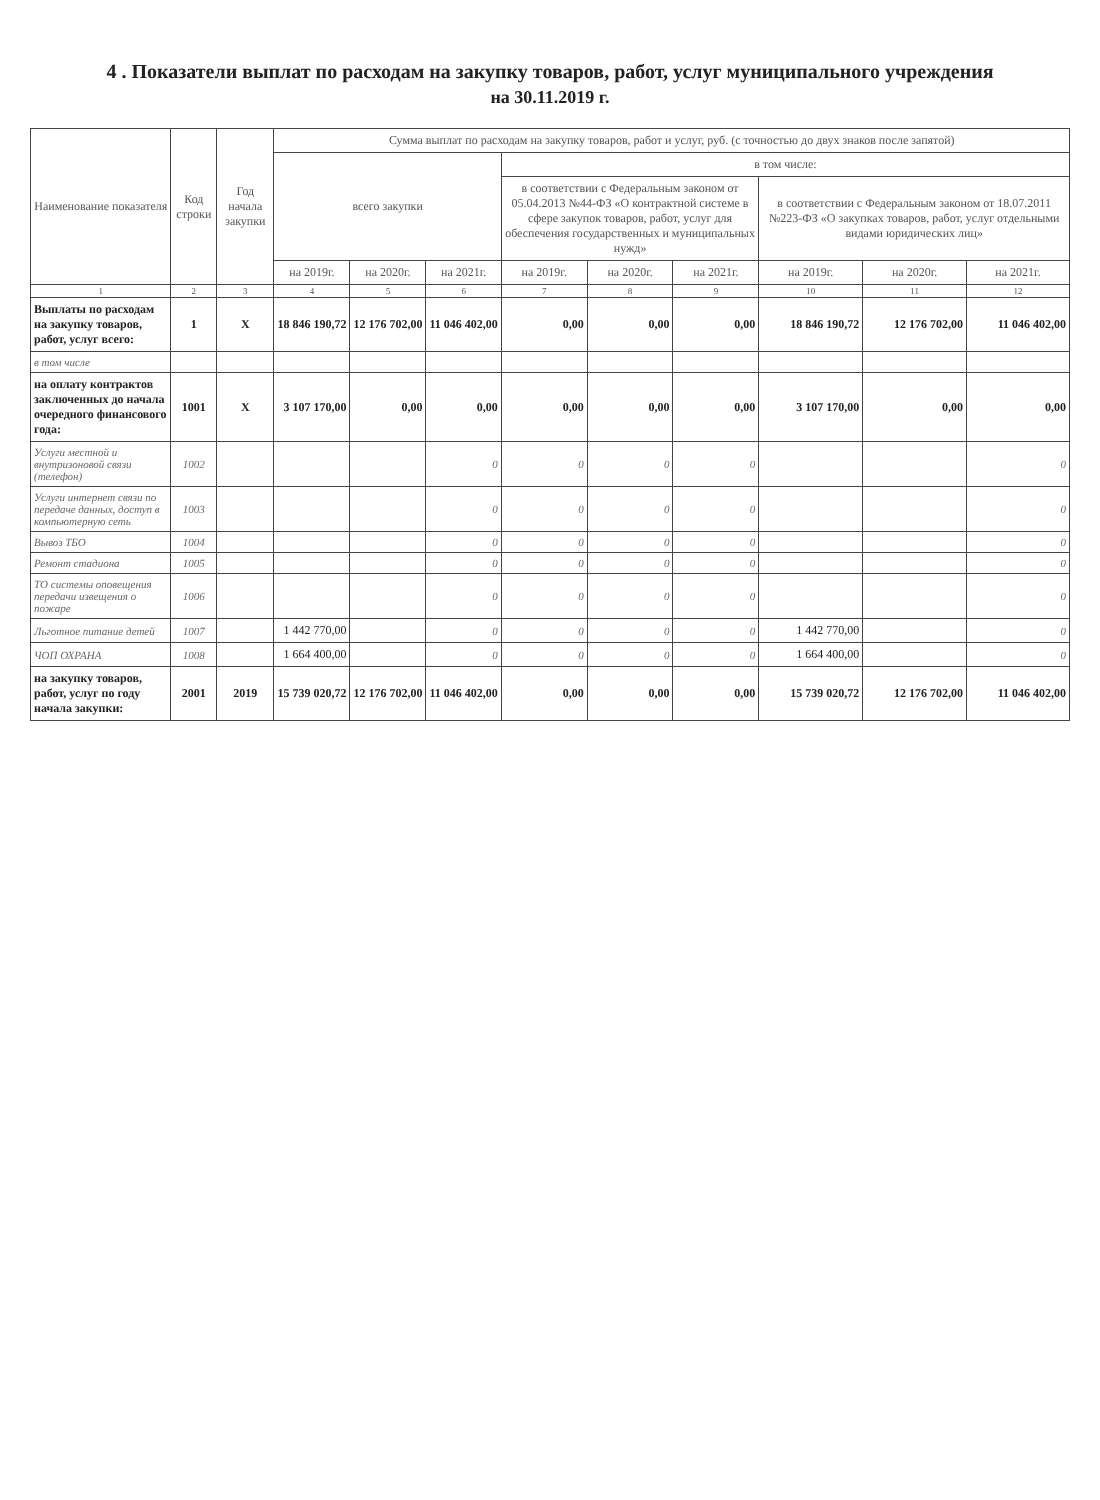4 . Показатели выплат по расходам на закупку товаров, работ, услуг муниципального учреждения
на 30.11.2019 г.
| Наименование показателя | Код строки | Год начала закупки | Сумма выплат по расходам на закупку товаров, работ и услуг, руб. (с точностью до двух знаков после запятой) | | | | | | | | |
| --- | --- | --- | --- | --- | --- | --- | --- | --- | --- | --- | --- |
| | | | всего закупки | | | в том числе: | | | | | |
| | | | | | | в соответствии с Федеральным законом от 05.04.2013 №44-ФЗ «О контрактной системе в сфере закупок товаров, работ, услуг для обеспечения государственных и муниципальных нужд» | | | в соответствии с Федеральным законом от 18.07.2011 №223-ФЗ «О закупках товаров, работ, услуг отдельными видами юридических лиц» | | |
| | | | на 2019г. | на 2020г. | на 2021г. | на 2019г. | на 2020г. | на 2021г. | на 2019г. | на 2020г. | на 2021г. |
| 1 | 2 | 3 | 4 | 5 | 6 | 7 | 8 | 9 | 10 | 11 | 12 |
| Выплаты по расходам на закупку товаров, работ, услуг всего: | 1 | X | 18 846 190,72 | 12 176 702,00 | 11 046 402,00 | 0,00 | 0,00 | 0,00 | 18 846 190,72 | 12 176 702,00 | 11 046 402,00 |
| в том числе | | | | | | | | | | | |
| на оплату контрактов заключенных до начала очередного финансового года: | 1001 | X | 3 107 170,00 | 0,00 | 0,00 | 0,00 | 0,00 | 0,00 | 3 107 170,00 | 0,00 | 0,00 |
| Услуги местной и внутризоновой связи (телефон) | 1002 | | | | 0 | 0 | 0 | 0 | | | 0 |
| Услуги интернет связи по передаче данных, доступ в компьютерную сеть | 1003 | | | | 0 | 0 | 0 | 0 | | | 0 |
| Вывоз ТБО | 1004 | | | | 0 | 0 | 0 | 0 | | | 0 |
| Ремонт стадиона | 1005 | | | | 0 | 0 | 0 | 0 | | | 0 |
| ТО системы оповещения передачи извещения о пожаре | 1006 | | | | 0 | 0 | 0 | 0 | | | 0 |
| Льготное питание детей | 1007 | | 1 442 770,00 | | 0 | 0 | 0 | 0 | 1 442 770,00 | | 0 |
| ЧОП ОХРАНА | 1008 | | 1 664 400,00 | | 0 | 0 | 0 | 0 | 1 664 400,00 | | 0 |
| на закупку товаров, работ, услуг по году начала закупки: | 2001 | 2019 | 15 739 020,72 | 12 176 702,00 | 11 046 402,00 | 0,00 | 0,00 | 0,00 | 15 739 020,72 | 12 176 702,00 | 11 046 402,00 |